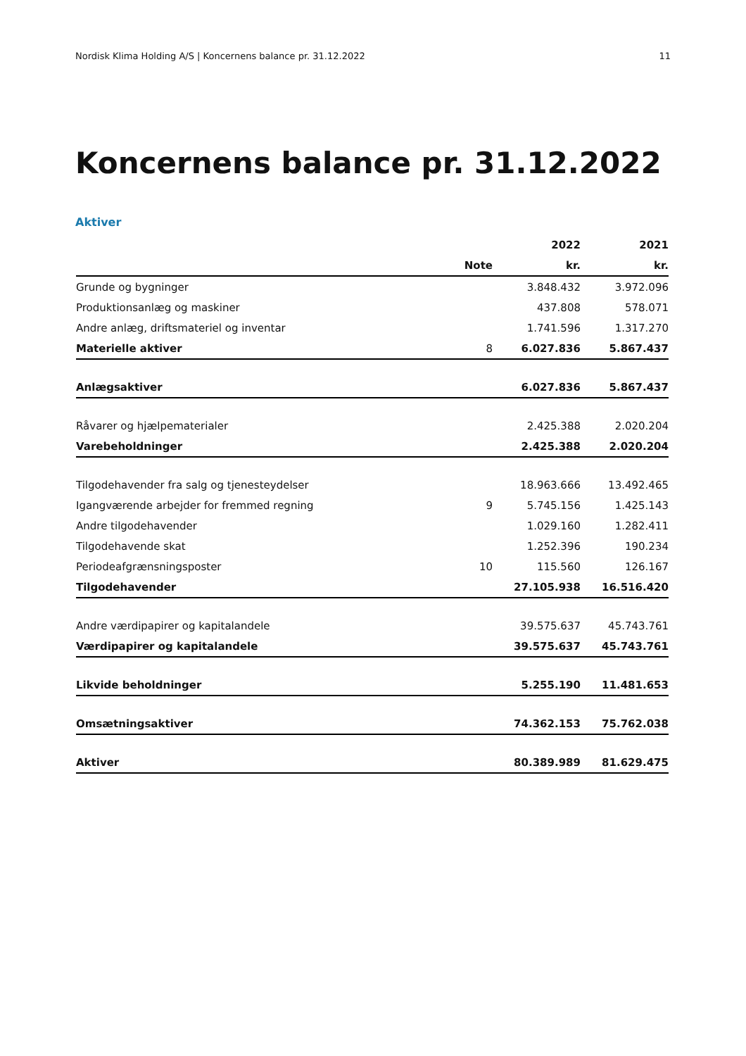Nordisk Klima Holding A/S | Koncernens balance pr. 31.12.2022 11
Koncernens balance pr. 31.12.2022
Aktiver
| | | 2022 | 2021 |
| --- | --- | --- | --- |
| | Note | kr. | kr. |
| Grunde og bygninger | | 3.848.432 | 3.972.096 |
| Produktionsanlæg og maskiner | | 437.808 | 578.071 |
| Andre anlæg, driftsmateriel og inventar | | 1.741.596 | 1.317.270 |
| Materielle aktiver | 8 | 6.027.836 | 5.867.437 |
| Anlægsaktiver | | 6.027.836 | 5.867.437 |
| Råvarer og hjælpematerialer | | 2.425.388 | 2.020.204 |
| Varebeholdninger | | 2.425.388 | 2.020.204 |
| Tilgodehavender fra salg og tjenesteydelser | | 18.963.666 | 13.492.465 |
| Igangværende arbejder for fremmed regning | 9 | 5.745.156 | 1.425.143 |
| Andre tilgodehavender | | 1.029.160 | 1.282.411 |
| Tilgodehavende skat | | 1.252.396 | 190.234 |
| Periodeafgrænsningsposter | 10 | 115.560 | 126.167 |
| Tilgodehavender | | 27.105.938 | 16.516.420 |
| Andre værdipapirer og kapitalandele | | 39.575.637 | 45.743.761 |
| Værdipapirer og kapitalandele | | 39.575.637 | 45.743.761 |
| Likvide beholdninger | | 5.255.190 | 11.481.653 |
| Omsætningsaktiver | | 74.362.153 | 75.762.038 |
| Aktiver | | 80.389.989 | 81.629.475 |